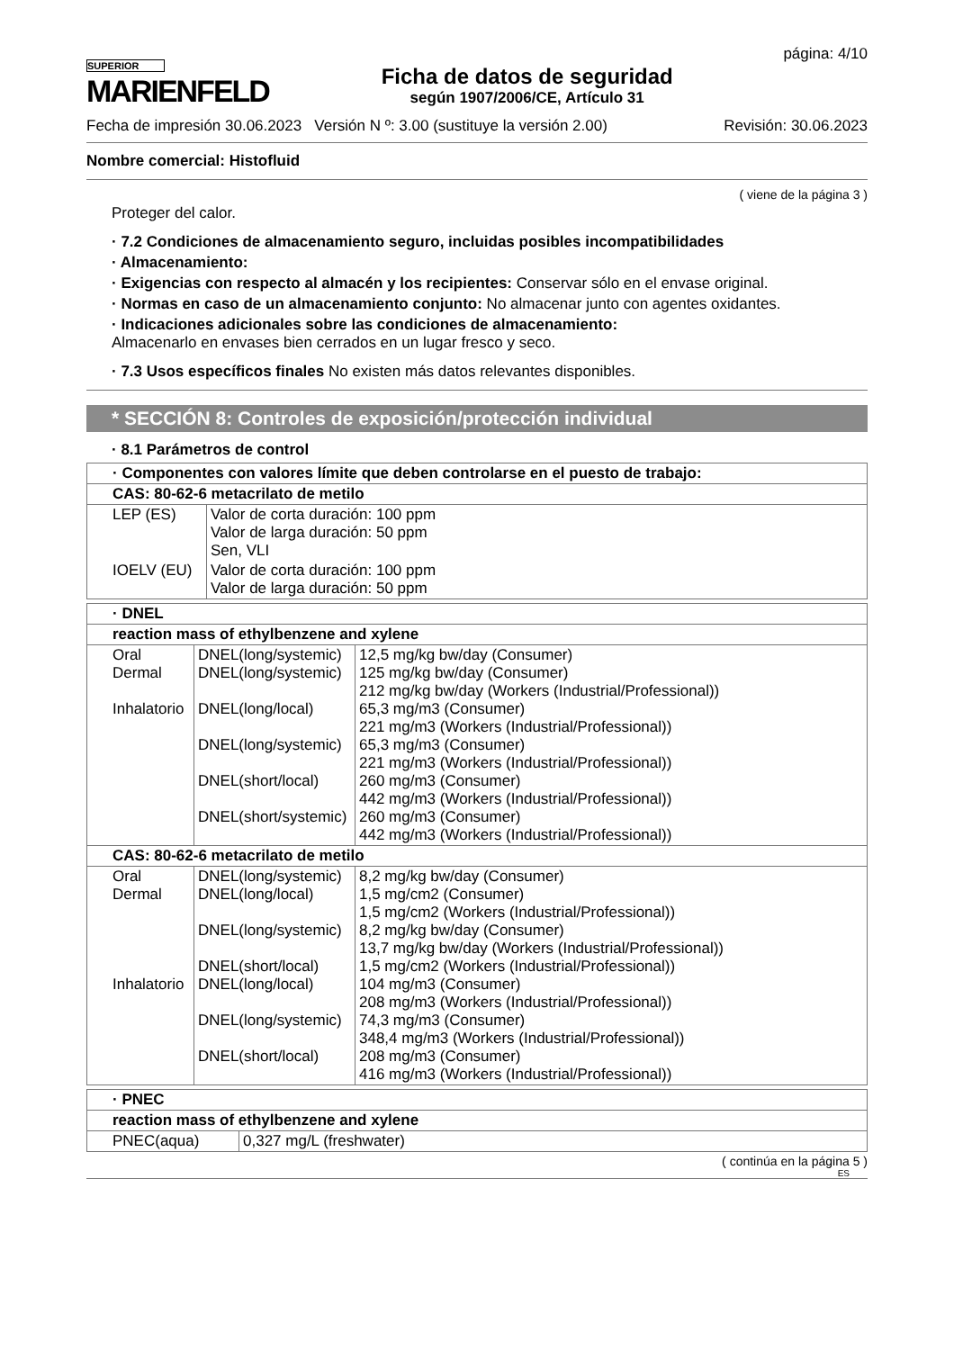SUPERIOR
MARIENFELD
Ficha de datos de seguridad
según 1907/2006/CE, Artículo 31
página: 4/10
Fecha de impresión 30.06.2023 Versión N º: 3.00 (sustituye la versión 2.00) Revisión: 30.06.2023
Nombre comercial: Histofluid
( viene de la página 3 )
Proteger del calor.
· 7.2 Condiciones de almacenamiento seguro, incluidas posibles incompatibilidades
· Almacenamiento:
· Exigencias con respecto al almacén y los recipientes: Conservar sólo en el envase original.
· Normas en caso de un almacenamiento conjunto: No almacenar junto con agentes oxidantes.
· Indicaciones adicionales sobre las condiciones de almacenamiento:
Almacenarlo en envases bien cerrados en un lugar fresco y seco.
· 7.3 Usos específicos finales No existen más datos relevantes disponibles.
* SECCIÓN 8: Controles de exposición/protección individual
· 8.1 Parámetros de control
| · Componentes con valores límite que deben controlarse en el puesto de trabajo: | |
| CAS: 80-62-6 metacrilato de metilo | |
| LEP (ES) | Valor de corta duración: 100 ppm Valor de larga duración: 50 ppm Sen, VLI |
| IOELV (EU) | Valor de corta duración: 100 ppm Valor de larga duración: 50 ppm |
| · DNEL | | |
| reaction mass of ethylbenzene and xylene | | |
| Oral Dermal Inhalatorio | DNEL(long/systemic) DNEL(long/systemic) DNEL(long/local) DNEL(long/systemic) DNEL(short/local) DNEL(short/systemic) | 12,5 mg/kg bw/day (Consumer) 125 mg/kg bw/day (Consumer) 212 mg/kg bw/day (Workers (Industrial/Professional)) 65,3 mg/m3 (Consumer) 221 mg/m3 (Workers (Industrial/Professional)) 65,3 mg/m3 (Consumer) 221 mg/m3 (Workers (Industrial/Professional)) 260 mg/m3 (Consumer) 442 mg/m3 (Workers (Industrial/Professional)) 260 mg/m3 (Consumer) 442 mg/m3 (Workers (Industrial/Professional)) |
| CAS: 80-62-6 metacrilato de metilo | | |
| Oral Dermal Inhalatorio | DNEL(long/systemic) DNEL(long/local) DNEL(long/systemic) DNEL(short/local) DNEL(long/local) DNEL(long/systemic) DNEL(short/local) | 8,2 mg/kg bw/day (Consumer) 1,5 mg/cm2 (Consumer) 1,5 mg/cm2 (Workers (Industrial/Professional)) 8,2 mg/kg bw/day (Consumer) 13,7 mg/kg bw/day (Workers (Industrial/Professional)) 1,5 mg/cm2 (Workers (Industrial/Professional)) 104 mg/m3 (Consumer) 208 mg/m3 (Workers (Industrial/Professional)) 74,3 mg/m3 (Consumer) 348,4 mg/m3 (Workers (Industrial/Professional)) 208 mg/m3 (Consumer) 416 mg/m3 (Workers (Industrial/Professional)) |
| · PNEC | |
| reaction mass of ethylbenzene and xylene | |
| PNEC(aqua) | 0,327 mg/L (freshwater) |
( continúa en la página 5 )
ES